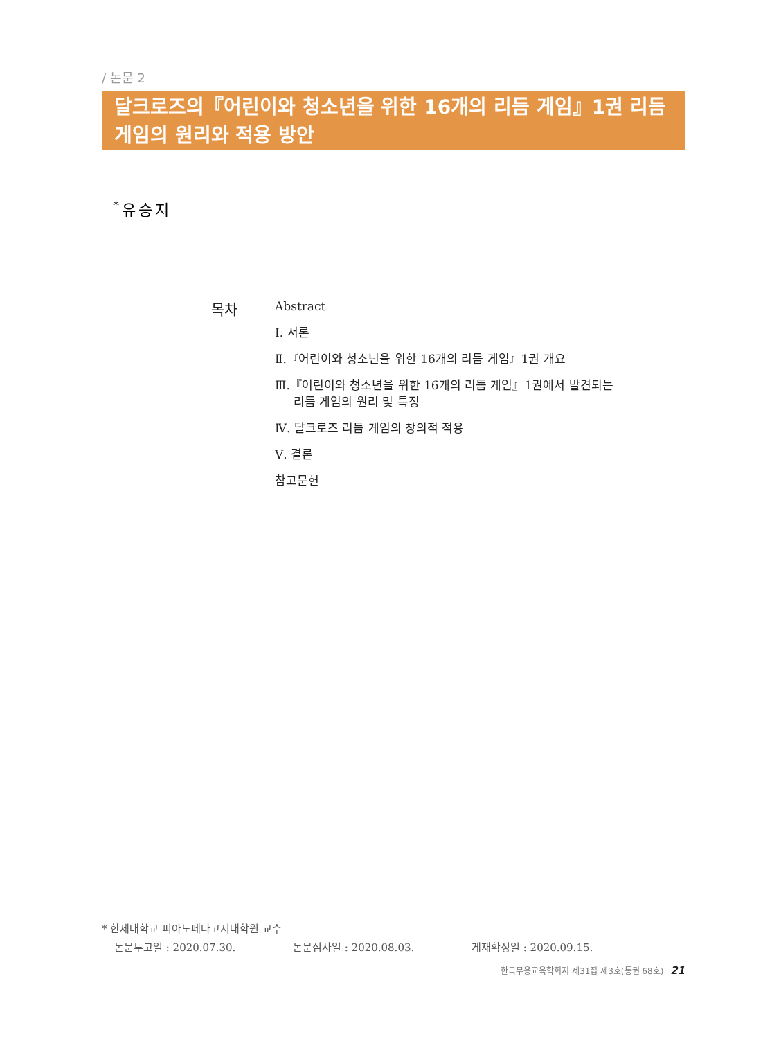/ 논문 2
달크로즈의『어린이와 청소년을 위한 16개의 리듬 게임』1권 리듬 게임의 원리와 적용 방안
<sup>*</sup> 유승지
목차
Abstract
Ⅰ. 서론
Ⅱ.『어린이와 청소년을 위한 16개의 리듬 게임』1권 개요
Ⅲ.『어린이와 청소년을 위한 16개의 리듬 게임』1권에서 발견되는
리듬 게임의 원리 및 특징
Ⅳ. 달크로즈 리듬 게임의 창의적 적용
Ⅴ. 결론
참고문헌
* 한세대학교 피아노페다고지대학원 교수
논문투고일 : 2020.07.30. 논문심사일 : 2020.08.03. 게재확정일 : 2020.09.15.
한국무용교육학회지 제31집 제3호(통권 68호) 21